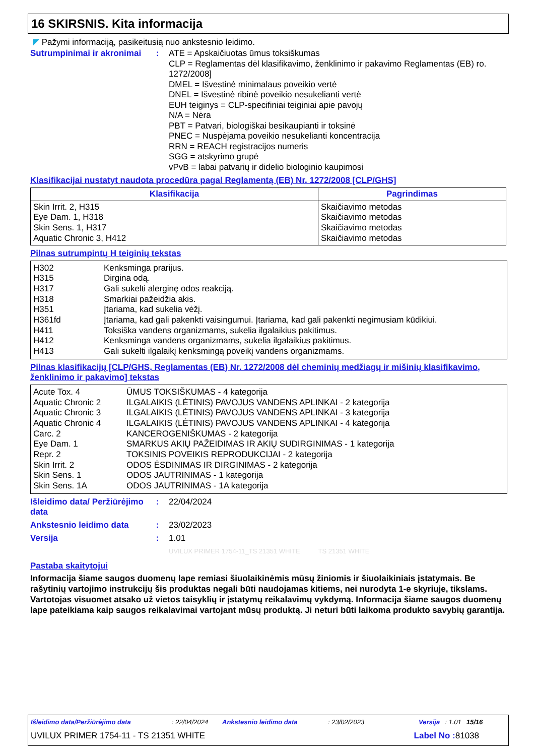16 SKIRSNIS. Kita informacija
◤ Pažymi informaciją, pasikeitusią nuo ankstesnio leidimo.
Sutrumpinimai ir akronimai
: ATE = Apskaičiuotas ūmus toksiškumas
CLP = Reglamentas dėl klasifikavimo, ženklinimo ir pakavimo Reglamentas (EB) ro. 1272/2008]
DMEL = Išvestinė minimalaus poveikio vertė
DNEL = Išvestinė ribinė poveikio nesukelianti vertė
EUH teiginys = CLP-specifiniai teiginiai apie pavojų
N/A = Nėra
PBT = Patvari, biologiškai besikaupianti ir toksinė
PNEC = Nuspėjama poveikio nesukelianti koncentracija
RRN = REACH registracijos numeris
SGG = atskyrimo grupė
vPvB = labai patvarių ir didelio biologinio kaupimosi
Klasifikacijai nustatyt naudota procedūra pagal Reglamentą (EB) Nr. 1272/2008 [CLP/GHS]
| Klasifikacija | Pagrindimas |
| --- | --- |
| Skin Irrit. 2, H315 Eye Dam. 1, H318 Skin Sens. 1, H317 Aquatic Chronic 3, H412 | Skaičiavimo metodas Skaičiavimo metodas Skaičiavimo metodas Skaičiavimo metodas |
Pilnas sutrumpintų H teiginių tekstas
| H302 | Kenksminga prarijus. |
| H315 | Dirgina odą. |
| H317 | Gali sukelti alerginę odos reakciją. |
| H318 | Smarkiai pažeidžia akis. |
| H351 | Įtariama, kad sukelia vėžį. |
| H361fd | Įtariama, kad gali pakenkti vaisingumui. Įtariama, kad gali pakenkti negimusiam kūdikiui. |
| H411 | Toksiška vandens organizmams, sukelia ilgalaikius pakitimus. |
| H412 | Kenksminga vandens organizmams, sukelia ilgalaikius pakitimus. |
| H413 | Gali sukelti ilgalaikį kenksmingą poveikį vandens organizmams. |
Pilnas klasifikacijų [CLP/GHS, Reglamentas (EB) Nr. 1272/2008 dėl cheminių medžiagų ir mišinių klasifikavimo, ženklinimo ir pakavimo] tekstas
| Acute Tox. 4 | ŪMUS TOKSIŠKUMAS - 4 kategorija |
| Aquatic Chronic 2 | ILGALAIKIS (LĖTINIS) PAVOJUS VANDENS APLINKAI - 2 kategorija |
| Aquatic Chronic 3 | ILGALAIKIS (LĖTINIS) PAVOJUS VANDENS APLINKAI - 3 kategorija |
| Aquatic Chronic 4 | ILGALAIKIS (LĖTINIS) PAVOJUS VANDENS APLINKAI - 4 kategorija |
| Carc. 2 | KANCEROGENIŠKUMAS - 2 kategorija |
| Eye Dam. 1 | SMARKUS AKIŲ PAŽEIDIMAS IR AKIŲ SUDIRGINIMAS - 1 kategorija |
| Repr. 2 | TOKSINIS POVEIKIS REPRODUKCIJAI - 2 kategorija |
| Skin Irrit. 2 | ODOS ĖSDINIMAS IR DIRGINIMAS - 2 kategorija |
| Skin Sens. 1 | ODOS JAUTRINIMAS - 1 kategorija |
| Skin Sens. 1A | ODOS JAUTRINIMAS - 1A kategorija |
Išleidimo data/ Peržiūrėjimo data
: 22/04/2024
Ankstesnio leidimo data : 23/02/2023
Versija : 1.01
UVILUX PRIMER 1754-11_TS 21351 WHITE TS 21351 WHITE
Pastaba skaitytojui
Informacija šiame saugos duomenų lape remiasi šiuolaikinėmis mūsų žiniomis ir šiuolaikiniais įstatymais. Be rašytinių vartojimo instrukcijų šis produktas negali būti naudojamas kitiems, nei nurodyta 1-e skyriuje, tikslams. Vartotojas visuomet atsako už vietos taisyklių ir įstatymų reikalavimų vykdymą. Informacija šiame saugos duomenų lape pateikiama kaip saugos reikalavimai vartojant mūsų produktą. Ji neturi būti laikoma produkto savybių garantija.
Išleidimo data/Peržiūrėjimo data: 22/04/2024 Ankstesnio leidimo data: 23/02/2023 Versija: 1.01 15/16
UVILUX PRIMER 1754-11 - TS 21351 WHITE Label No : 81038